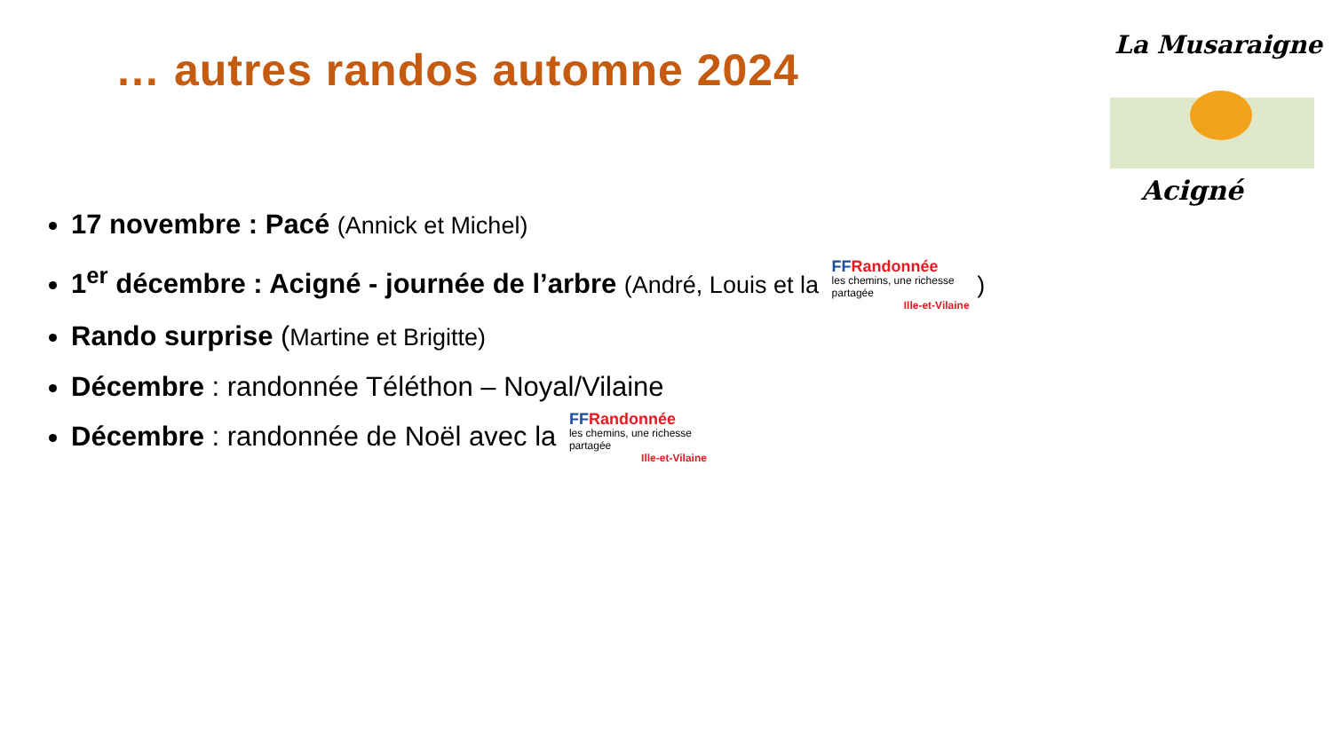… autres randos automne 2024
La Musaraigne
Acigné
17 novembre : Pacé (Annick et Michel)
1<sup>er</sup> décembre : Acigné - journée de l’arbre (André, Louis et la FF Randonnée
les chemins, une richesse partagée Ille-et-Vilaine )
Rando surprise (Martine et Brigitte)
Décembre : randonnée Téléthon – Noyal/Vilaine
Décembre : randonnée de Noël avec la FF Randonnée
les chemins, une richesse partagée Ille-et-Vilaine